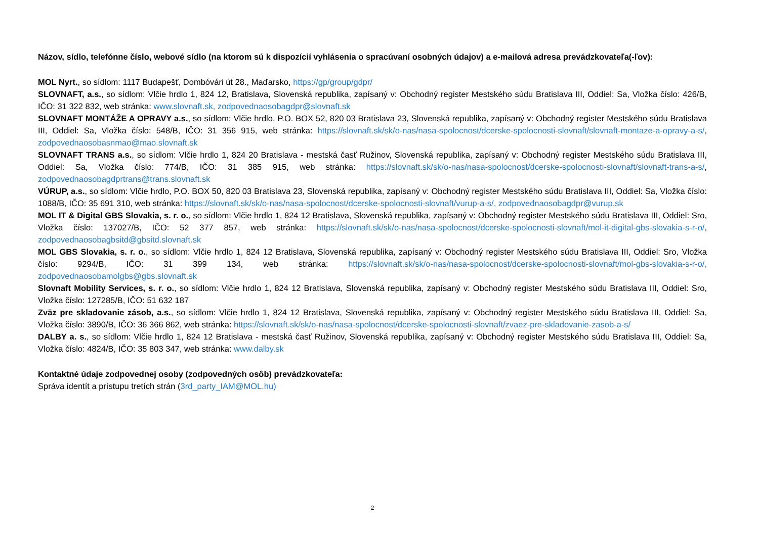Názov, sídlo, telefónne číslo, webové sídlo (na ktorom sú k dispozícií vyhlásenia o spracúvaní osobných údajov) a e-mailová adresa prevádzkovateľa(-ľov):
MOL Nyrt., so sídlom: 1117 Budapešť, Dombóvári út 28., Maďarsko, https://gp/group/gdpr/
SLOVNAFT, a.s., so sídlom: Vlčie hrdlo 1, 824 12, Bratislava, Slovenská republika, zapísaný v: Obchodný register Mestského súdu Bratislava III, Oddiel: Sa, Vložka číslo: 426/B, IČO: 31 322 832, web stránka: www.slovnaft.sk, zodpovednaosobagdpr@slovnaft.sk
SLOVNAFT MONTÁŽE A OPRAVY a.s., so sídlom: Vlčie hrdlo, P.O. BOX 52, 820 03 Bratislava 23, Slovenská republika, zapísaný v: Obchodný register Mestského súdu Bratislava III, Oddiel: Sa, Vložka číslo: 548/B, IČO: 31 356 915, web stránka: https://slovnaft.sk/sk/o-nas/nasa-spolocnost/dcerske-spolocnosti-slovnaft/slovnaft-montaze-a-opravy-a-s/, zodpovednaosobasnmao@mao.slovnaft.sk
SLOVNAFT TRANS a.s., so sídlom: Vlčie hrdlo 1, 824 20 Bratislava - mestská časť Ružinov, Slovenská republika, zapísaný v: Obchodný register Mestského súdu Bratislava III, Oddiel: Sa, Vložka číslo: 774/B, IČO: 31 385 915, web stránka: https://slovnaft.sk/sk/o-nas/nasa-spolocnost/dcerske-spolocnosti-slovnaft/slovnaft-trans-a-s/, zodpovednaosobagdprtrans@trans.slovnaft.sk
VÚRUP, a.s., so sídlom: Vlčie hrdlo, P.O. BOX 50, 820 03 Bratislava 23, Slovenská republika, zapísaný v: Obchodný register Mestského súdu Bratislava III, Oddiel: Sa, Vložka číslo: 1088/B, IČO: 35 691 310, web stránka: https://slovnaft.sk/sk/o-nas/nasa-spolocnost/dcerske-spolocnosti-slovnaft/vurup-a-s/, zodpovednaosobagdpr@vurup.sk
MOL IT & Digital GBS Slovakia, s. r. o., so sídlom: Vlčie hrdlo 1, 824 12 Bratislava, Slovenská republika, zapísaný v: Obchodný register Mestského súdu Bratislava III, Oddiel: Sro, Vložka číslo: 137027/B, IČO: 52 377 857, web stránka: https://slovnaft.sk/sk/o-nas/nasa-spolocnost/dcerske-spolocnosti-slovnaft/mol-it-digital-gbs-slovakia-s-r-o/, zodpovednaosobagbsitd@gbsitd.slovnaft.sk
MOL GBS Slovakia, s. r. o., so sídlom: Vlčie hrdlo 1, 824 12 Bratislava, Slovenská republika, zapísaný v: Obchodný register Mestského súdu Bratislava III, Oddiel: Sro, Vložka číslo: 9294/B, IČO: 31 399 134, web stránka: https://slovnaft.sk/sk/o-nas/nasa-spolocnost/dcerske-spolocnosti-slovnaft/mol-gbs-slovakia-s-r-o/, zodpovednaosobamolgbs@gbs.slovnaft.sk
Slovnaft Mobility Services, s. r. o., so sídlom: Vlčie hrdlo 1, 824 12 Bratislava, Slovenská republika, zapísaný v: Obchodný register Mestského súdu Bratislava III, Oddiel: Sro, Vložka číslo: 127285/B, IČO: 51 632 187
Zväz pre skladovanie zásob, a.s., so sídlom: Vlčie hrdlo 1, 824 12 Bratislava, Slovenská republika, zapísaný v: Obchodný register Mestského súdu Bratislava III, Oddiel: Sa, Vložka číslo: 3890/B, IČO: 36 366 862, web stránka: https://slovnaft.sk/sk/o-nas/nasa-spolocnost/dcerske-spolocnosti-slovnaft/zvaez-pre-skladovanie-zasob-a-s/
DALBY a. s., so sídlom: Vlčie hrdlo 1, 824 12 Bratislava - mestská časť Ružinov, Slovenská republika, zapísaný v: Obchodný register Mestského súdu Bratislava III, Oddiel: Sa, Vložka číslo: 4824/B, IČO: 35 803 347, web stránka: www.dalby.sk
Kontaktné údaje zodpovednej osoby (zodpovedných osôb) prevádzkovateľa:
Správa identít a prístupu tretích strán (3rd_party_IAM@MOL.hu)
2